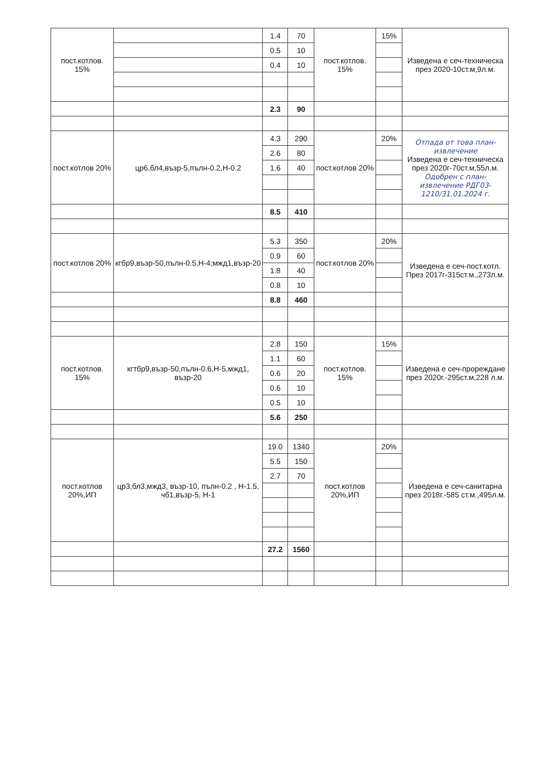| пост.котлов. 15% | | 1.4 | 70 | пост.котлов. 15% | 15% | Изведена е сеч-техническа през 2020-10ст.м,9л.м. |
| | | 0.5 | 10 | | | |
| | | 0.4 | 10 | | | |
| | | 2.3 | 90 | | | |
| пост.котлов 20% | цр6,бл4,възр-5,пълн-0.2,Н-0.2 | 4.3 | 290 | пост.котлов 20% | 20% | Отпада от това план-извлечение Изведена е сеч-техническа през 2020г-70ст.м,55л.м. Одобрен с план-извлечение РДГ03-1210/31.01.2024 г. |
| | | 2.6 | 80 | | | |
| | | 1.6 | 40 | | | |
| | | 8.5 | 410 | | | |
| пост.котлов 20% | кгбр9,възр-50,пълн-0.5,Н-4;мжд1,възр-20 | 5.3 | 350 | пост.котлов 20% | 20% | Изведена е сеч-пост.котл. През 2017г-315ст.м.,273л.м. |
| | | 0.9 | 60 | | | |
| | | 1.8 | 40 | | | |
| | | 0.8 | 10 | | | |
| | | 8.8 | 460 | | | |
| пост.котлов. 15% | кгтбр9,възр-50,пълн-0.6,Н-5,мжд1, възр-20 | 2.8 | 150 | пост.котлов. 15% | 15% | Изведена е сеч-прореждане през 2020г.-295ст.м,228 л.м. |
| | | 1.1 | 60 | | | |
| | | 0.6 | 20 | | | |
| | | 0.6 | 10 | | | |
| | | 0.5 | 10 | | | |
| | | 5.6 | 250 | | | |
| пост.котлов 20%,ИП | цр3,бл3,мжд3, възр-10, пълн-0.2 , Н-1.5, чб1,възр-5, Н-1 | 19.0 | 1340 | пост.котлов 20%,ИП | 20% | Изведена е сеч-санитарна през 2018г.-585 ст.м.,495л.м. |
| | | 5.5 | 150 | | | |
| | | 2.7 | 70 | | | |
| | | 27.2 | 1560 | | | |